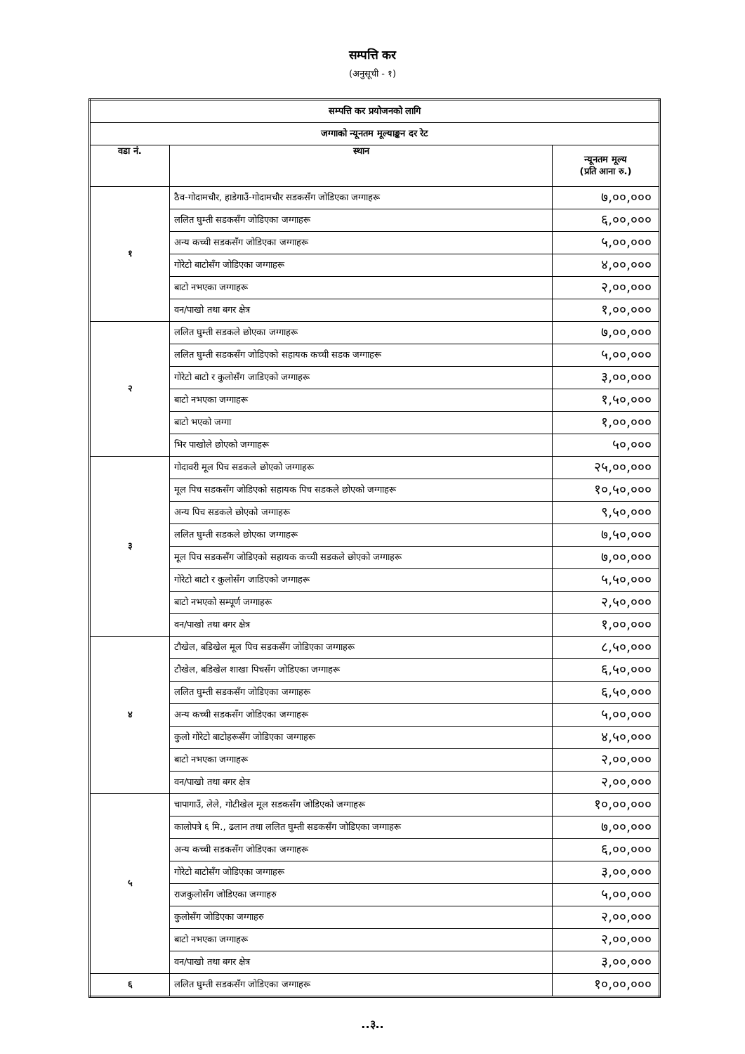सम्पत्ति कर
(अनुसूची - १)
| सम्पत्ति कर प्रयोजनको लागि | | |
| --- | --- | --- |
| जग्गाको न्यूनतम मूल्याङ्कन दर रेट | | |
| वडा नं. | स्थान | न्यूनतम मूल्य (प्रति आना रु.) |
| १ | ठैव-गोदामचौर, हाडेगाउँ-गोदामचौर सडकसँग जोडिएका जग्गाहरू | ७,००,००० |
| | ललित घुम्ती सडकसँग जोडिएका जग्गाहरू | ६,००,००० |
| | अन्य कच्ची सडकसँग जोडिएका जग्गाहरू | ५,००,००० |
| | गोरेटो बाटोसँग जोडिएका जग्गाहरू | ४,००,००० |
| | बाटो नभएका जग्गाहरू | २,००,००० |
| | वन/पाखो तथा बगर क्षेत्र | १,००,००० |
| २ | ललित घुम्ती सडकले छोएका जग्गाहरू | ७,००,००० |
| | ललित घुम्ती सडकसँग जोडिएको सहायक कच्ची सडक जग्गाहरू | ५,००,००० |
| | गोरेटो बाटो र कुलोसँग जाडिएको जग्गाहरू | ३,००,००० |
| | बाटो नभएका जग्गाहरू | १,५०,००० |
| | बाटो भएको जग्गा | १,००,००० |
| | भिर पाखोले छोएको जग्गाहरू | ५०,००० |
| ३ | गोदावरी मूल पिच सडकले छोएको जग्गाहरू | २५,००,००० |
| | मूल पिच सडकसँग जोडिएको सहायक पिच सडकले छोएको जग्गाहरू | १०,५०,००० |
| | अन्य पिच सडकले छोएको जग्गाहरू | ९,५०,००० |
| | ललित घुम्ती सडकले छोएका जग्गाहरू | ७,५०,००० |
| | मूल पिच सडकसँग जोडिएको सहायक कच्ची सडकले छोएको जग्गाहरू | ७,००,००० |
| | गोरेटो बाटो र कुलोसँग जाडिएको जग्गाहरू | ५,५०,००० |
| | बाटो नभएको सम्पूर्ण जग्गाहरू | २,५०,००० |
| | वन/पाखो तथा बगर क्षेत्र | १,००,००० |
| ४ | टौखेल, बडिखेल मूल पिच सडकसँग जोडिएका जग्गाहरू | ८,५०,००० |
| | टौखेल, बडिखेल शाखा पिचसँग जोडिएका जग्गाहरू | ६,५०,००० |
| | ललित घुम्ती सडकसँग जोडिएका जग्गाहरू | ६,५०,००० |
| | अन्य कच्ची सडकसँग जोडिएका जग्गाहरू | ५,००,००० |
| | कुलो गोरेटो बाटोहरूसँग जोडिएका जग्गाहरू | ४,५०,००० |
| | बाटो नभएका जग्गाहरू | २,००,००० |
| | वन/पाखो तथा बगर क्षेत्र | २,००,००० |
| ५ | चापागाउँ, लेले, गोटीखेल मूल सडकसँग जोडिएको जग्गाहरू | १०,००,००० |
| | कालोपत्रे ६ मि., ढलान तथा ललित घुम्ती सडकसँग जोडिएका जग्गाहरू | ७,००,००० |
| | अन्य कच्ची सडकसँग जोडिएका जग्गाहरू | ६,००,००० |
| | गोरेटो बाटोसँग जोडिएका जग्गाहरू | ३,००,००० |
| | राजकुलोसँग जोडिएका जग्गाहरु | ५,००,००० |
| | कुलोसँग जोडिएका जग्गाहरु | २,००,००० |
| | बाटो नभएका जग्गाहरू | २,००,००० |
| | वन/पाखो तथा बगर क्षेत्र | ३,००,००० |
| ६ | ललित घुम्ती सडकसँग जोडिएका जग्गाहरू | १०,००,००० |
..३..